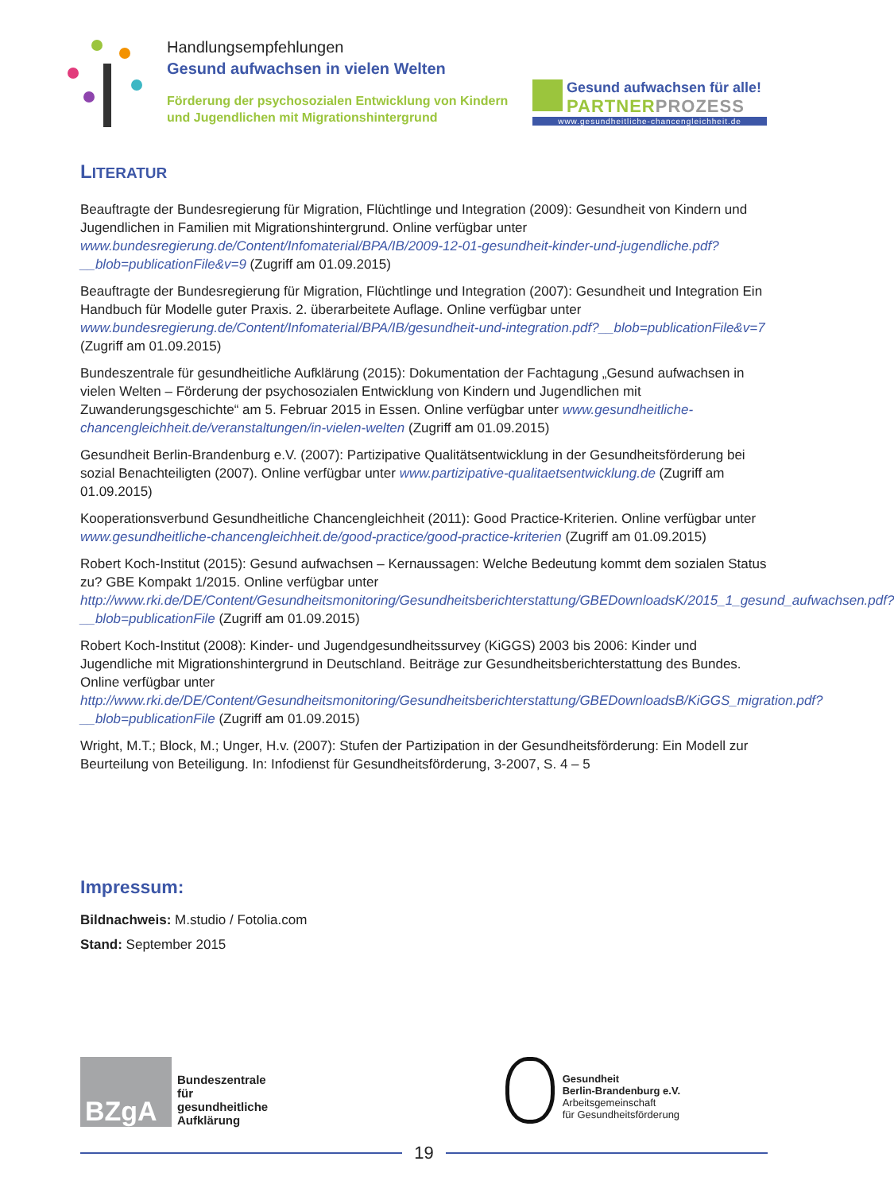Handlungsempfehlungen
Gesund aufwachsen in vielen Welten
Förderung der psychosozialen Entwicklung von Kindern
und Jugendlichen mit Migrationshintergrund
Gesund aufwachsen für alle!
PARTNERPROZESS
www.gesundheitliche-chancengleichheit.de
LITERATUR
Beauftragte der Bundesregierung für Migration, Flüchtlinge und Integration (2009): Gesundheit von Kindern und Jugendlichen in Familien mit Migrationshintergrund. Online verfügbar unter www.bundesregierung.de/Content/Infomaterial/BPA/IB/2009-12-01-gesundheit-kinder-und-jugendliche.pdf?__blob=publicationFile&v=9 (Zugriff am 01.09.2015)
Beauftragte der Bundesregierung für Migration, Flüchtlinge und Integration (2007): Gesundheit und Integration Ein Handbuch für Modelle guter Praxis. 2. überarbeitete Auflage. Online verfügbar unter www.bundesregierung.de/Content/Infomaterial/BPA/IB/gesundheit-und-integration.pdf?__blob=publicationFile&v=7 (Zugriff am 01.09.2015)
Bundeszentrale für gesundheitliche Aufklärung (2015): Dokumentation der Fachtagung „Gesund aufwachsen in vielen Welten – Förderung der psychosozialen Entwicklung von Kindern und Jugendlichen mit Zuwanderungsgeschichte“ am 5. Februar 2015 in Essen. Online verfügbar unter www.gesundheitliche-chancengleichheit.de/veranstaltungen/in-vielen-welten (Zugriff am 01.09.2015)
Gesundheit Berlin-Brandenburg e.V. (2007): Partizipative Qualitätsentwicklung in der Gesundheitsförderung bei sozial Benachteiligten (2007). Online verfügbar unter www.partizipative-qualitaetsentwicklung.de (Zugriff am 01.09.2015)
Kooperationsverbund Gesundheitliche Chancengleichheit (2011): Good Practice-Kriterien. Online verfügbar unter www.gesundheitliche-chancengleichheit.de/good-practice/good-practice-kriterien (Zugriff am 01.09.2015)
Robert Koch-Institut (2015): Gesund aufwachsen – Kernaussagen: Welche Bedeutung kommt dem sozialen Status zu? GBE Kompakt 1/2015. Online verfügbar unter http://www.rki.de/DE/Content/Gesundheitsmonitoring/Gesundheitsberichterstattung/GBEDownloadsK/2015_1_gesund_aufwachsen.pdf?__blob=publicationFile (Zugriff am 01.09.2015)
Robert Koch-Institut (2008): Kinder- und Jugendgesundheitssurvey (KiGGS) 2003 bis 2006: Kinder und Jugendliche mit Migrationshintergrund in Deutschland. Beiträge zur Gesundheitsberichterstattung des Bundes. Online verfügbar unter http://www.rki.de/DE/Content/Gesundheitsmonitoring/Gesundheitsberichterstattung/GBEDownloadsB/KiGGS_migration.pdf?__blob=publicationFile (Zugriff am 01.09.2015)
Wright, M.T.; Block, M.; Unger, H.v. (2007): Stufen der Partizipation in der Gesundheitsförderung: Ein Modell zur Beurteilung von Beteiligung. In: Infodienst für Gesundheitsförderung, 3-2007, S. 4 – 5
Impressum:
Bildnachweis: M.studio / Fotolia.com
Stand: September 2015
BZgA
Bundeszentrale
für
gesundheitliche
Aufklärung
Gesundheit
Berlin-Brandenburg e.V.
Arbeitsgemeinschaft
für Gesundheitsförderung
19